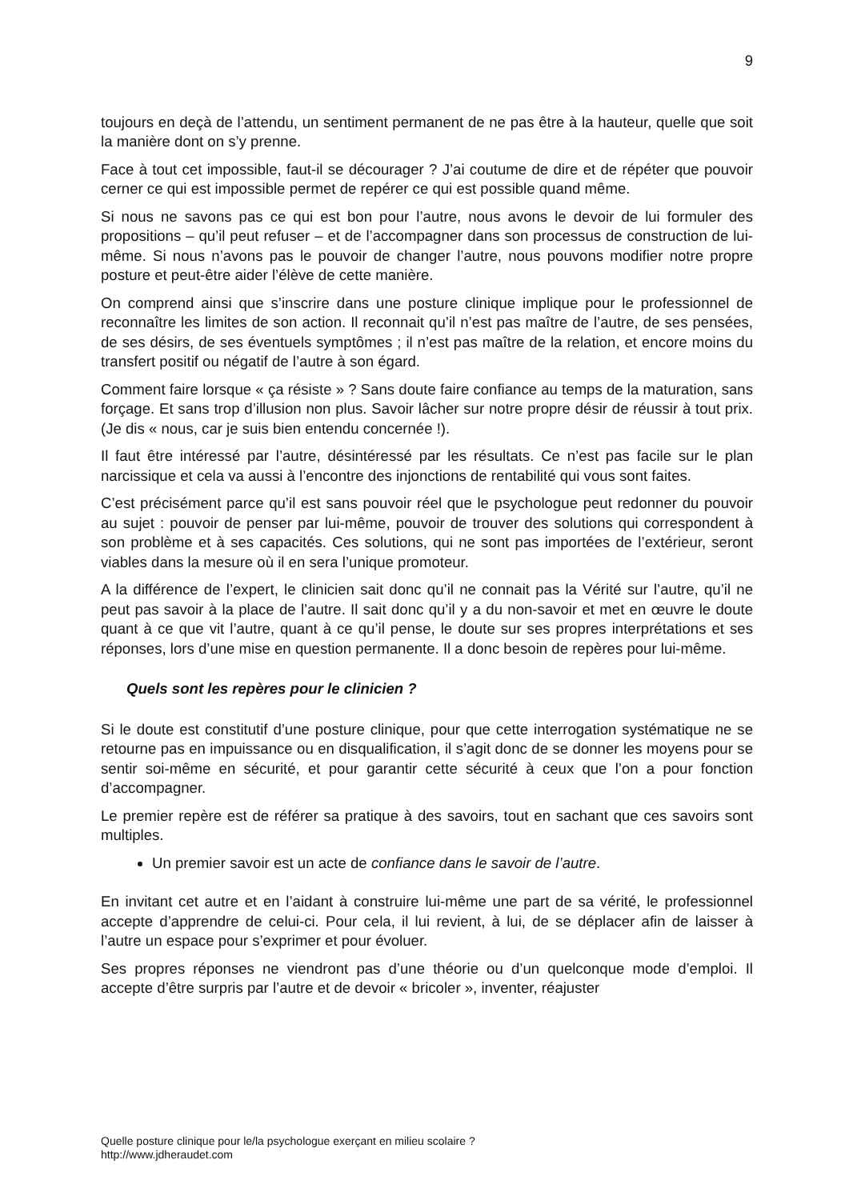9
toujours en deçà de l’attendu, un sentiment permanent de ne pas être à la hauteur, quelle que soit la manière dont on s’y prenne.
Face à tout cet impossible, faut-il se décourager ? J’ai coutume de dire et de répéter que pouvoir cerner ce qui est impossible permet de repérer ce qui est possible quand même.
Si nous ne savons pas ce qui est bon pour l’autre, nous avons le devoir de lui formuler des propositions – qu’il peut refuser – et de l’accompagner dans son processus de construction de lui-même. Si nous n’avons pas le pouvoir de changer l’autre, nous pouvons modifier notre propre posture et peut-être aider l’élève de cette manière.
On comprend ainsi que s’inscrire dans une posture clinique implique pour le professionnel de reconnaître les limites de son action. Il reconnait qu’il n’est pas maître de l’autre, de ses pensées, de ses désirs, de ses éventuels symptômes ; il n’est pas maître de la relation, et encore moins du transfert positif ou négatif de l’autre à son égard.
Comment faire lorsque « ça résiste » ? Sans doute faire confiance au temps de la maturation, sans forçage. Et sans trop d’illusion non plus. Savoir lâcher sur notre propre désir de réussir à tout prix. (Je dis « nous, car je suis bien entendu concernée !).
Il faut être intéressé par l’autre, désintéressé par les résultats. Ce n’est pas facile sur le plan narcissique et cela va aussi à l’encontre des injonctions de rentabilité qui vous sont faites.
C’est précisément parce qu’il est sans pouvoir réel que le psychologue peut redonner du pouvoir au sujet : pouvoir de penser par lui-même, pouvoir de trouver des solutions qui correspondent à son problème et à ses capacités. Ces solutions, qui ne sont pas importées de l’extérieur, seront viables dans la mesure où il en sera l’unique promoteur.
A la différence de l’expert, le clinicien sait donc qu’il ne connait pas la Vérité sur l’autre, qu’il ne peut pas savoir à la place de l’autre. Il sait donc qu’il y a du non-savoir et met en œuvre le doute quant à ce que vit l’autre, quant à ce qu’il pense, le doute sur ses propres interprétations et ses réponses, lors d’une mise en question permanente. Il a donc besoin de repères pour lui-même.
Quels sont les repères pour le clinicien ?
Si le doute est constitutif d’une posture clinique, pour que cette interrogation systématique ne se retourne pas en impuissance ou en disqualification, il s’agit donc de se donner les moyens pour se sentir soi-même en sécurité, et pour garantir cette sécurité à ceux que l’on a pour fonction d’accompagner.
Le premier repère est de référer sa pratique à des savoirs, tout en sachant que ces savoirs sont multiples.
Un premier savoir est un acte de confiance dans le savoir de l’autre.
En invitant cet autre et en l’aidant à construire lui-même une part de sa vérité, le professionnel accepte d’apprendre de celui-ci. Pour cela, il lui revient, à lui, de se déplacer afin de laisser à l’autre un espace pour s’exprimer et pour évoluer.
Ses propres réponses ne viendront pas d’une théorie ou d’un quelconque mode d’emploi. Il accepte d’être surpris par l’autre et de devoir « bricoler », inventer, réajuster
Quelle posture clinique pour le/la psychologue exerçant en milieu scolaire ?
http://www.jdheraudet.com